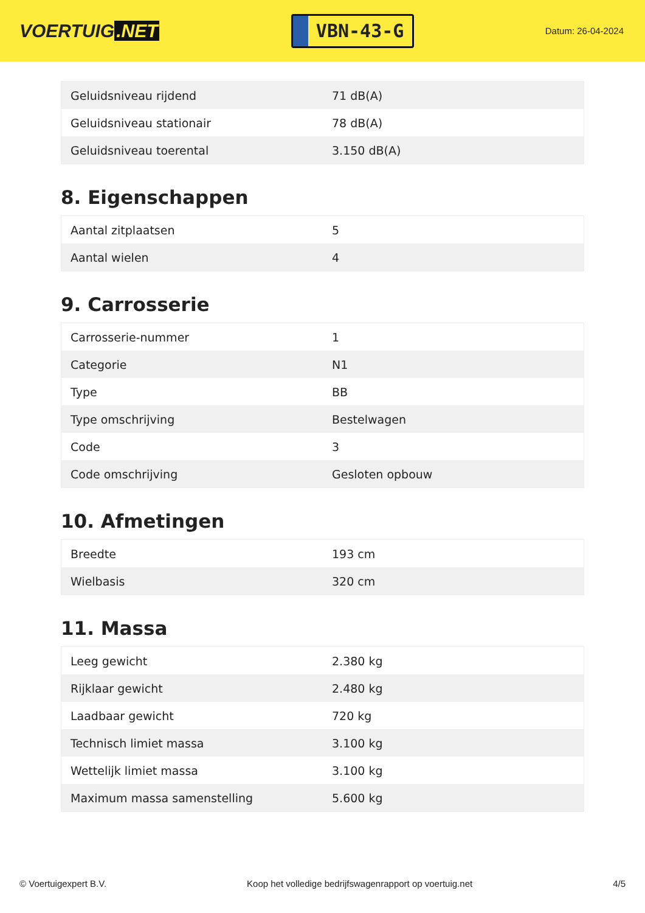VOERTUIG.NET
VBN-43-G
Datum: 26-04-2024
| Geluidsniveau rijdend | 71 dB(A) |
| Geluidsniveau stationair | 78 dB(A) |
| Geluidsniveau toerental | 3.150 dB(A) |
8. Eigenschappen
| Aantal zitplaatsen | 5 |
| Aantal wielen | 4 |
9. Carrosserie
| Carrosserie-nummer | 1 |
| Categorie | N1 |
| Type | BB |
| Type omschrijving | Bestelwagen |
| Code | 3 |
| Code omschrijving | Gesloten opbouw |
10. Afmetingen
| Breedte | 193 cm |
| Wielbasis | 320 cm |
11. Massa
| Leeg gewicht | 2.380 kg |
| Rijklaar gewicht | 2.480 kg |
| Laadbaar gewicht | 720 kg |
| Technisch limiet massa | 3.100 kg |
| Wettelijk limiet massa | 3.100 kg |
| Maximum massa samenstelling | 5.600 kg |
© Voertuigexpert B.V. Koop het volledige bedrijfswagenrapport op voertuig.net 4/5